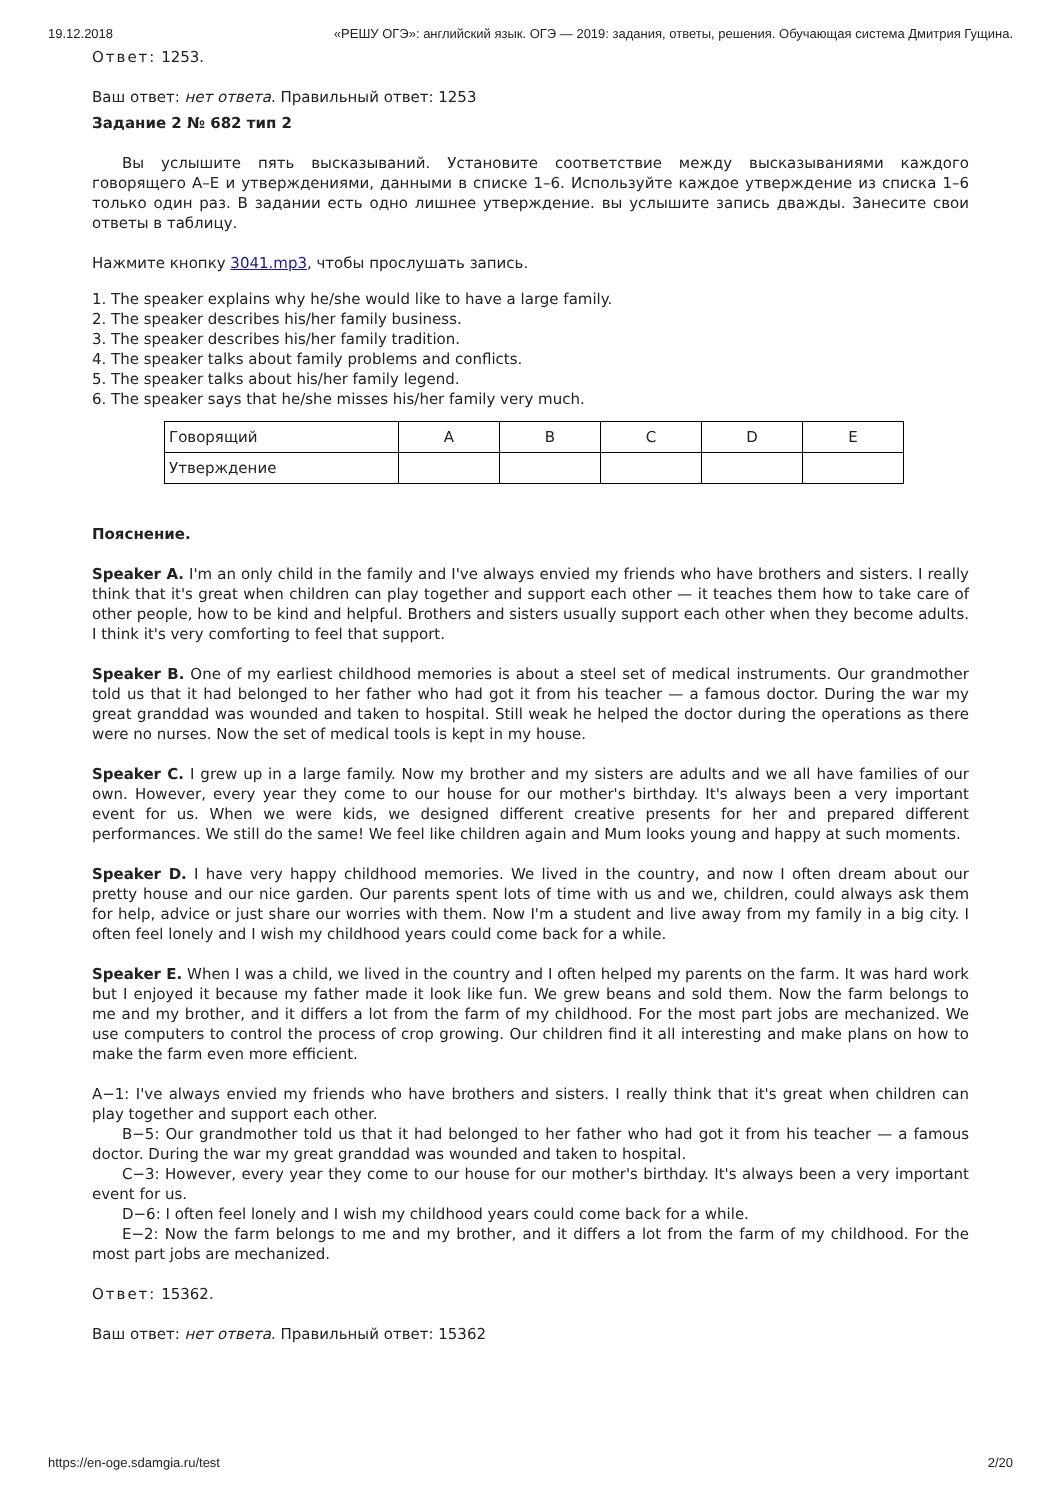19.12.2018 «РЕШУ ОГЭ»: английский язык. ОГЭ — 2019: задания, ответы, решения. Обучающая система Дмитрия Гущина.
Ответ: 1253.
Ваш ответ: нет ответа. Правильный ответ: 1253
Задание 2 № 682 тип 2
Вы услышите пять высказываний. Установите соответствие между высказываниями каждого говорящего A–E и утверждениями, данными в списке 1–6. Используйте каждое утверждение из списка 1–6 только один раз. В задании есть одно лишнее утверждение. вы услышите запись дважды. Занесите свои ответы в таблицу.
Нажмите кнопку 3041.mp3, чтобы прослушать запись.
1. The speaker explains why he/she would like to have a large family.
2. The speaker describes his/her family business.
3. The speaker describes his/her family tradition.
4. The speaker talks about family problems and conflicts.
5. The speaker talks about his/her family legend.
6. The speaker says that he/she misses his/her family very much.
| Говорящий | A | B | C | D | E |
| Утверждение | | | | | |
Пояснение.
Speaker A. I'm an only child in the family and I've always envied my friends who have brothers and sisters. I really think that it's great when children can play together and support each other — it teaches them how to take care of other people, how to be kind and helpful. Brothers and sisters usually support each other when they become adults. I think it's very comforting to feel that support.
Speaker B. One of my earliest childhood memories is about a steel set of medical instruments. Our grandmother told us that it had belonged to her father who had got it from his teacher — a famous doctor. During the war my great granddad was wounded and taken to hospital. Still weak he helped the doctor during the operations as there were no nurses. Now the set of medical tools is kept in my house.
Speaker C. I grew up in a large family. Now my brother and my sisters are adults and we all have families of our own. However, every year they come to our house for our mother's birthday. It's always been a very important event for us. When we were kids, we designed different creative presents for her and prepared different performances. We still do the same! We feel like children again and Mum looks young and happy at such moments.
Speaker D. I have very happy childhood memories. We lived in the country, and now I often dream about our pretty house and our nice garden. Our parents spent lots of time with us and we, children, could always ask them for help, advice or just share our worries with them. Now I'm a student and live away from my family in a big city. I often feel lonely and I wish my childhood years could come back for a while.
Speaker E. When I was a child, we lived in the country and I often helped my parents on the farm. It was hard work but I enjoyed it because my father made it look like fun. We grew beans and sold them. Now the farm belongs to me and my brother, and it differs a lot from the farm of my childhood. For the most part jobs are mechanized. We use computers to control the process of crop growing. Our children find it all interesting and make plans on how to make the farm even more efficient.
A−1: I've always envied my friends who have brothers and sisters. I really think that it's great when children can play together and support each other.
B−5: Our grandmother told us that it had belonged to her father who had got it from his teacher — a famous doctor. During the war my great granddad was wounded and taken to hospital.
C−3: However, every year they come to our house for our mother's birthday. It's always been a very important event for us.
D−6: I often feel lonely and I wish my childhood years could come back for a while.
E−2: Now the farm belongs to me and my brother, and it differs a lot from the farm of my childhood. For the most part jobs are mechanized.
Ответ: 15362.
Ваш ответ: нет ответа. Правильный ответ: 15362
https://en-oge.sdamgia.ru/test 2/20